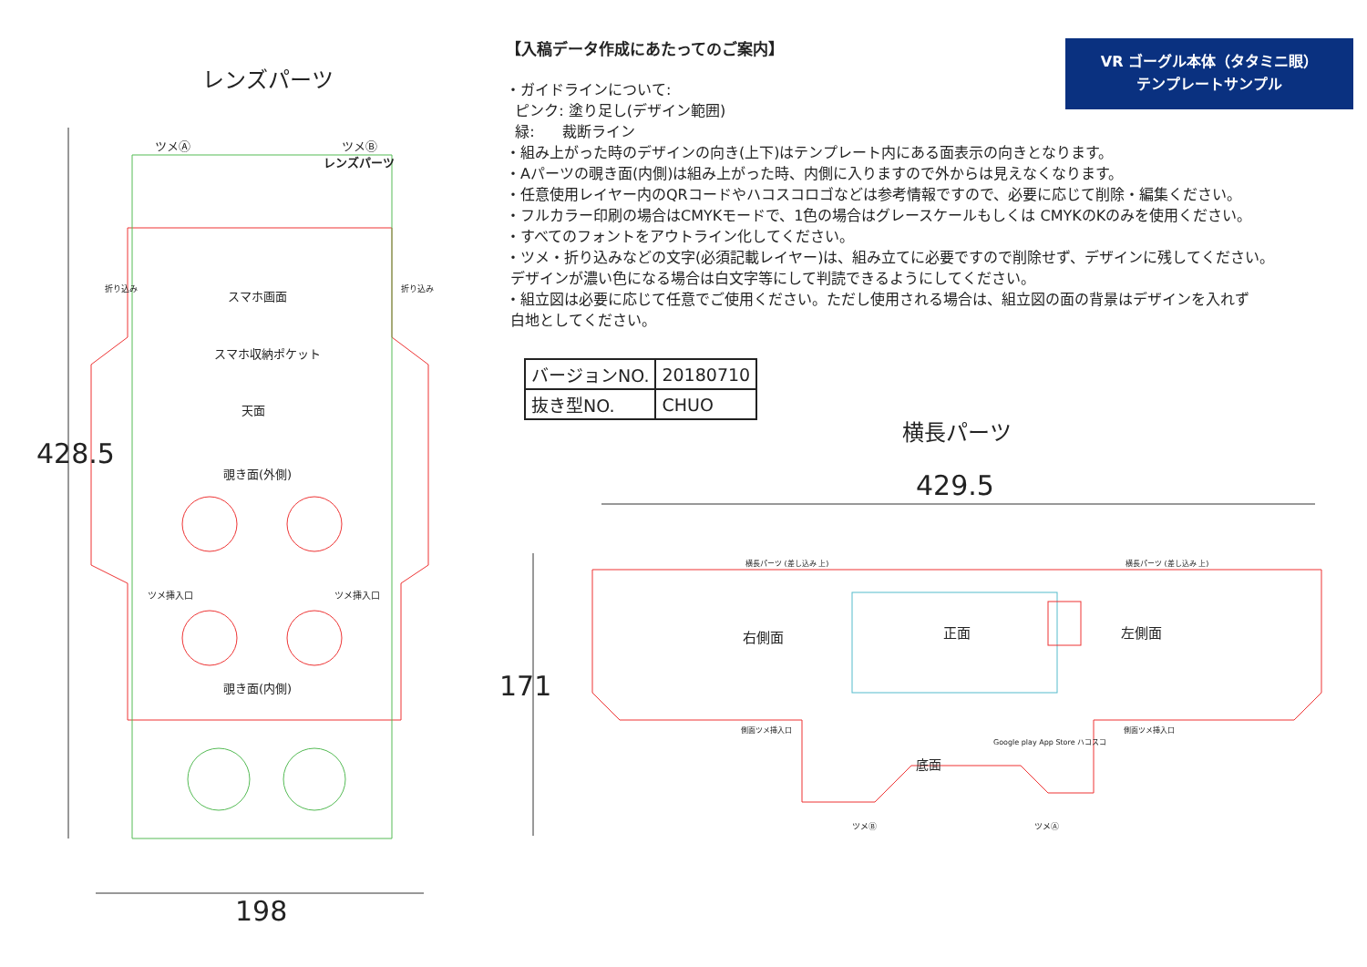レンズパーツ
428.5
ツメⒶ ツメⒷ
レンズパーツ
スマホ画面
スマホ収納ポケット
天面
覗き面(外側)
折り込み 折り込み
ツメ挿入口 ツメ挿入口
覗き面(内側)
198
VR ゴーグル本体（タタミニ眼）
テンプレートサンプル
【入稿データ作成にあたってのご案内】
・ガイドラインについて:
ピンク: 塗り足し(デザイン範囲)
緑: 裁断ライン
・組み上がった時のデザインの向き(上下)はテンプレート内にある面表示の向きとなります。
・Aパーツの覗き面(内側)は組み上がった時、内側に入りますので外からは見えなくなります。
・任意使用レイヤー内のQRコードやハコスコロゴなどは参考情報ですので、必要に応じて削除・編集ください。
・フルカラー印刷の場合はCMYKモードで、1色の場合はグレースケールもしくは CMYKのKのみを使用ください。
・すべてのフォントをアウトライン化してください。
・ツメ・折り込みなどの文字(必須記載レイヤー)は、組み立てに必要ですので削除せず、デザインに残してください。
デザインが濃い色になる場合は白文字等にして判読できるようにしてください。
・組立図は必要に応じて任意でご使用ください。ただし使用される場合は、組立図の面の背景はデザインを入れず
白地としてください。
| バージョンNO. | 20180710 |
| 抜き型NO. | CHUO |
横長パーツ
429.5
171
横長パーツ (差し込み 上) 横長パーツ (差し込み 上)
右側面 正面 左側面
側面ツメ挿入口 側面ツメ挿入口
底面
Google play App Store ハコスコ
ツメⒷ ツメⒶ